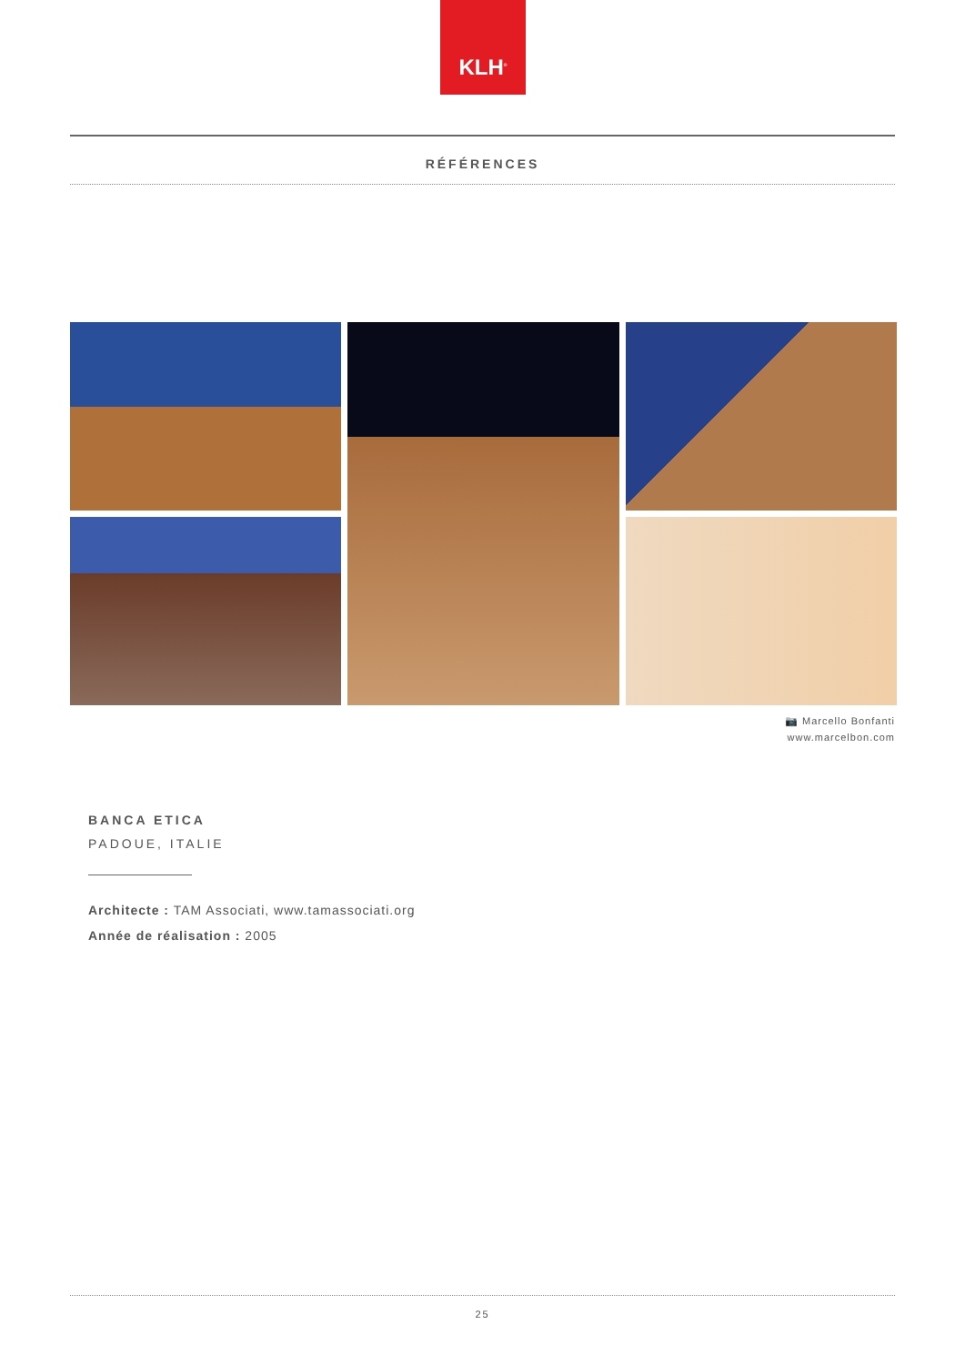KLH<sup>®</sup>
RÉFÉRENCES
📷 Marcello Bonfanti
www.marcelbon.com
BANCA ETICA
PADOUE, ITALIE
Architecte : TAM Associati, www.tamassociati.org
Année de réalisation : 2005
25